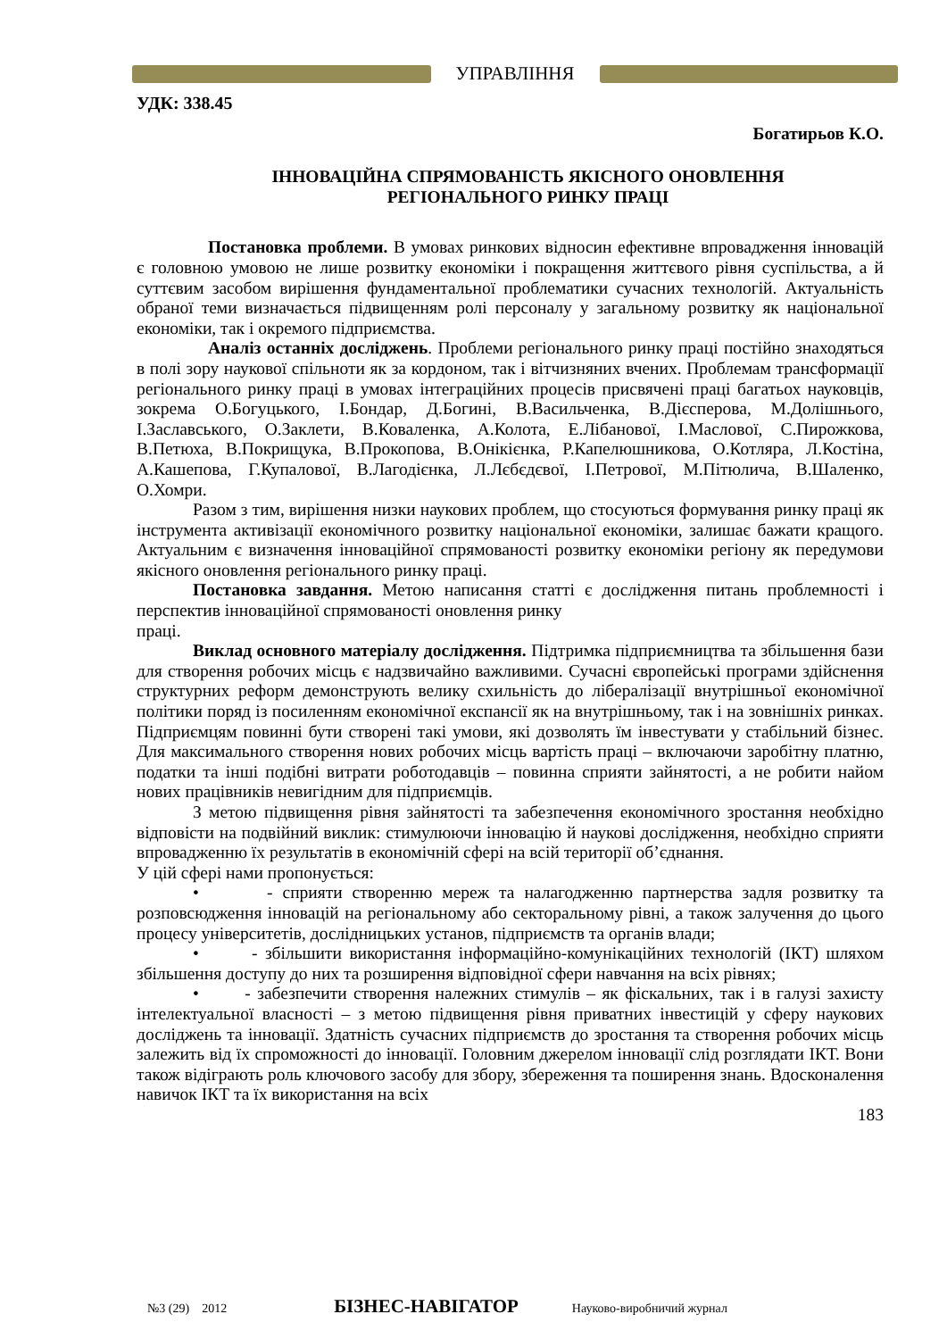УПРАВЛІННЯ
УДК: 338.45
Богатирьов К.О.
ІННОВАЦІЙНА СПРЯМОВАНІСТЬ ЯКІСНОГО ОНОВЛЕННЯ
РЕГІОНАЛЬНОГО РИНКУ ПРАЦІ
Постановка проблеми. В умовах ринкових відносин ефективне впровадження інновацій є головною умовою не лише розвитку економіки і покращення життєвого рівня суспільства, а й суттєвим засобом вирішення фундаментальної проблематики сучасних технологій. Актуальність обраної теми визначається підвищенням ролі персоналу у загальному розвитку як національної економіки, так і окремого підприємства.
Аналіз останніх досліджень. Проблеми регіонального ринку праці постійно знаходяться в полі зору наукової спільноти як за кордоном, так і вітчизняних вчених. Проблемам трансформації регіонального ринку праці в умовах інтеграційних процесів присвячені праці багатьох науковців, зокрема О.Богуцького, І.Бондар, Д.Богині, В.Васильченка, В.Дієсперова, М.Долішнього, І.Заславського, О.Заклети, В.Коваленка, А.Колота, Е.Лібанової, І.Маслової, С.Пирожкова, В.Петюха, В.Покрищука, В.Прокопова, В.Онікієнка, Р.Капелюшникова, О.Котляра, Л.Костіна, А.Кашепова, Г.Купалової, В.Лагодієнка, Л.Лєбєдєвої, І.Петрової, М.Пітюлича, В.Шаленко, О.Хомри.
Разом з тим, вирішення низки наукових проблем, що стосуються формування ринку праці як інструмента активізації економічного розвитку національної економіки, залишає бажати кращого. Актуальним є визначення інноваційної спрямованості розвитку економіки регіону як передумови якісного оновлення регіонального ринку праці.
Постановка завдання. Метою написання статті є дослідження питань проблемності і перспектив інноваційної спрямованості оновлення ринку
праці.
Виклад основного матеріалу дослідження. Підтримка підприємництва та збільшення бази для створення робочих місць є надзвичайно важливими. Сучасні європейські програми здійснення структурних реформ демонструють велику схильність до лібералізації внутрішньої економічної політики поряд із посиленням економічної експансії як на внутрішньому, так і на зовнішніх ринках. Підприємцям повинні бути створені такі умови, які дозволять їм інвестувати у стабільний бізнес. Для максимального створення нових робочих місць вартість праці – включаючи заробітну платню, податки та інші подібні витрати роботодавців – повинна сприяти зайнятості, а не робити найом нових працівників невигідним для підприємців.
З метою підвищення рівня зайнятості та забезпечення економічного зростання необхідно відповісти на подвійний виклик: стимулюючи інновацію й наукові дослідження, необхідно сприяти впровадженню їх результатів в економічній сфері на всій території об’єднання.
У цій сфері нами пропонується:
• - сприяти створенню мереж та налагодженню партнерства задля розвитку та розповсюдження інновацій на регіональному або секторальному рівні, а також залучення до цього процесу університетів, дослідницьких установ, підприємств та органів влади;
• - збільшити використання інформаційно-комунікаційних технологій (ІКТ) шляхом збільшення доступу до них та розширення відповідної сфери навчання на всіх рівнях;
• - забезпечити створення належних стимулів – як фіскальних, так і в галузі захисту інтелектуальної власності – з метою підвищення рівня приватних інвестицій у сферу наукових досліджень та інновації. Здатність сучасних підприємств до зростання та створення робочих місць залежить від їх спроможності до інновації. Головним джерелом інновації слід розглядати ІКТ. Вони також відіграють роль ключового засобу для збору, збереження та поширення знань. Вдосконалення навичок ІКТ та їх використання на всіх
183
№3 (29) 2012 БІЗНЕС-НАВІГАТОР Науково-виробничий журнал